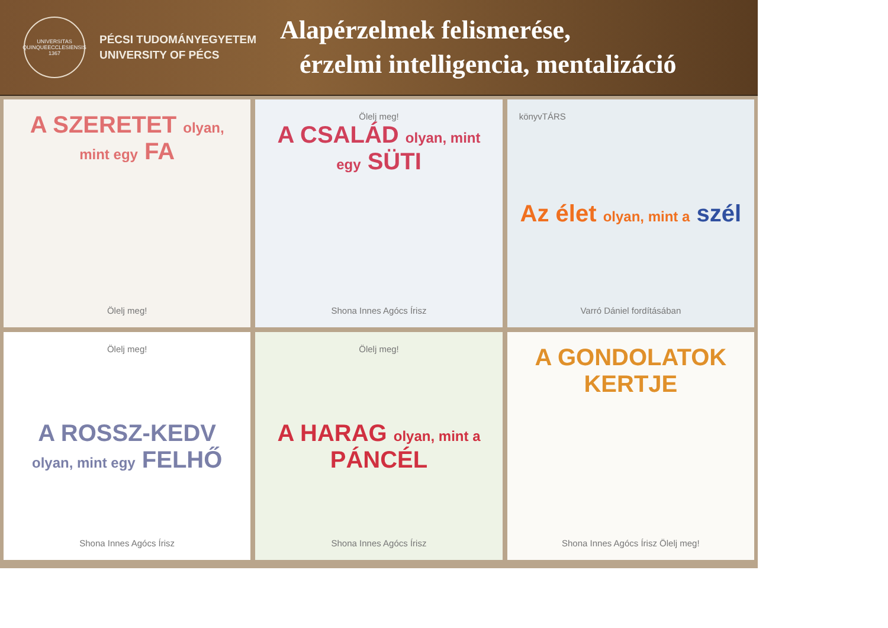UNIVERSITAS QUINQUEECCLESIENSIS 1367
PÉCSI TUDOMÁNYEGYETEM
UNIVERSITY OF PÉCS
Alapérzelmek felismerése,
érzelmi intelligencia, mentalizáció
A SZERETET olyan, mint egy FA
Ölelj meg!
Ölelj meg!
A CSALÁD olyan, mint egy SÜTI
Shona Innes Agócs Írisz
könyvTÁRS
Az élet olyan, mint a szél
Varró Dániel fordításában
Ölelj meg!
A ROSSZ-KEDV olyan, mint egy FELHŐ
Shona Innes Agócs Írisz
Ölelj meg!
A HARAG olyan, mint a PÁNCÉL
Shona Innes Agócs Írisz
A GONDOLATOK KERTJE
Shona Innes Agócs Írisz Ölelj meg!